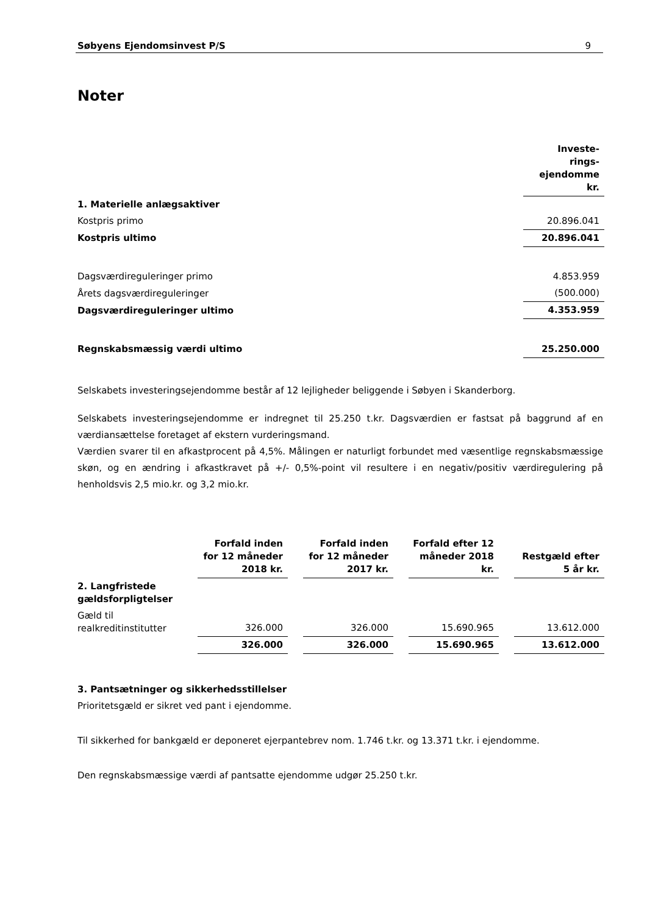Søbyens Ejendomsinvest P/S 9
Noter
| | Investe- rings- ejendomme kr. |
| 1. Materielle anlægsaktiver | |
| Kostpris primo | 20.896.041 |
| Kostpris ultimo | 20.896.041 |
| Dagsværdireguleringer primo | 4.853.959 |
| Årets dagsværdireguleringer | (500.000) |
| Dagsværdireguleringer ultimo | 4.353.959 |
| Regnskabsmæssig værdi ultimo | 25.250.000 |
Selskabets investeringsejendomme består af 12 lejligheder beliggende i Søbyen i Skanderborg.
Selskabets investeringsejendomme er indregnet til 25.250 t.kr. Dagsværdien er fastsat på baggrund af en værdiansættelse foretaget af ekstern vurderingsmand.
Værdien svarer til en afkastprocent på 4,5%. Målingen er naturligt forbundet med væsentlige regnskabsmæssige skøn, og en ændring i afkastkravet på +/- 0,5%-point vil resultere i en negativ/positiv værdiregulering på henholdsvis 2,5 mio.kr. og 3,2 mio.kr.
| | Forfald inden for 12 måneder 2018 kr. | | Forfald inden for 12 måneder 2017 kr. | | Forfald efter 12 måneder 2018 kr. | | Restgæld efter 5 år kr. |
| 2. Langfristede gældsforpligtelser | | | | | | | |
| Gæld til realkreditinstitutter | 326.000 | | 326.000 | | 15.690.965 | | 13.612.000 |
| | 326.000 | | 326.000 | | 15.690.965 | | 13.612.000 |
3. Pantsætninger og sikkerhedsstillelser
Prioritetsgæld er sikret ved pant i ejendomme.
Til sikkerhed for bankgæld er deponeret ejerpantebrev nom. 1.746 t.kr. og 13.371 t.kr. i ejendomme.
Den regnskabsmæssige værdi af pantsatte ejendomme udgør 25.250 t.kr.